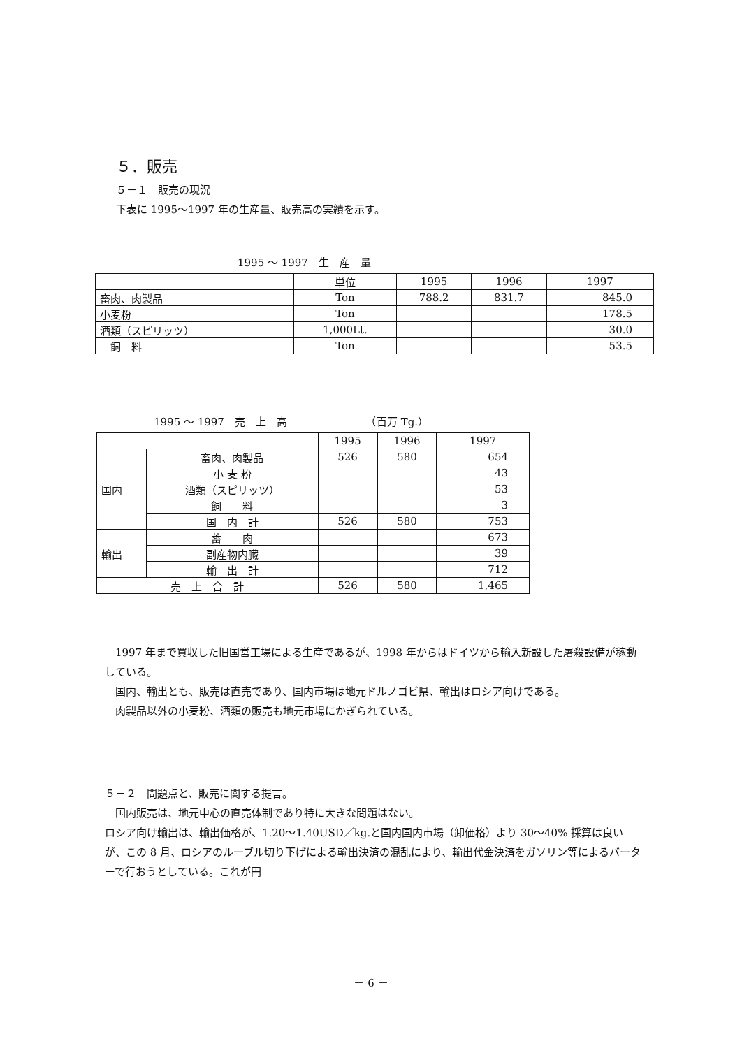５．販売
５－１　販売の現況
下表に 1995～1997 年の生産量、販売高の実績を示す。
1995 ～ 1997　生　産　量
| | 単位 | 1995 | 1996 | 1997 |
| --- | --- | --- | --- | --- |
| 畜肉、肉製品 | Ton | 788.2 | 831.7 | 845.0 |
| 小麦粉 | Ton | | | 178.5 |
| 酒類（スピリッツ） | 1,000Lt. | | | 30.0 |
| 飼 料 | Ton | | | 53.5 |
1995 ～ 1997　売　上　高　　　　　　　　（百万 Tg.）
| | | 1995 | 1996 | 1997 |
| --- | --- | --- | --- | --- |
| 国内 | 畜肉、肉製品 | 526 | 580 | 654 |
| | 小 麦 粉 | | | 43 |
| | 酒類（スピリッツ） | | | 53 |
| | 飼 料 | | | 3 |
| | 国 内 計 | 526 | 580 | 753 |
| 輸出 | 蓄 肉 | | | 673 |
| | 副産物内臓 | | | 39 |
| | 輸 出 計 | | | 712 |
| 売 上 合 計 | | 526 | 580 | 1,465 |
　1997 年まで買収した旧国営工場による生産であるが、1998 年からはドイツから輸入新設した屠殺設備が稼動している。
　国内、輸出とも、販売は直売であり、国内市場は地元ドルノゴビ県、輸出はロシア向けである。
　肉製品以外の小麦粉、酒類の販売も地元市場にかぎられている。
５－２　問題点と、販売に関する提言。
　国内販売は、地元中心の直売体制であり特に大きな問題はない。
ロシア向け輸出は、輸出価格が、1.20～1.40USD／kg.と国内国内市場（卸価格）より 30～40% 採算は良いが、この 8 月、ロシアのルーブル切り下げによる輸出決済の混乱により、輸出代金決済をガソリン等によるバーターで行おうとしている。これが円
－ 6 －